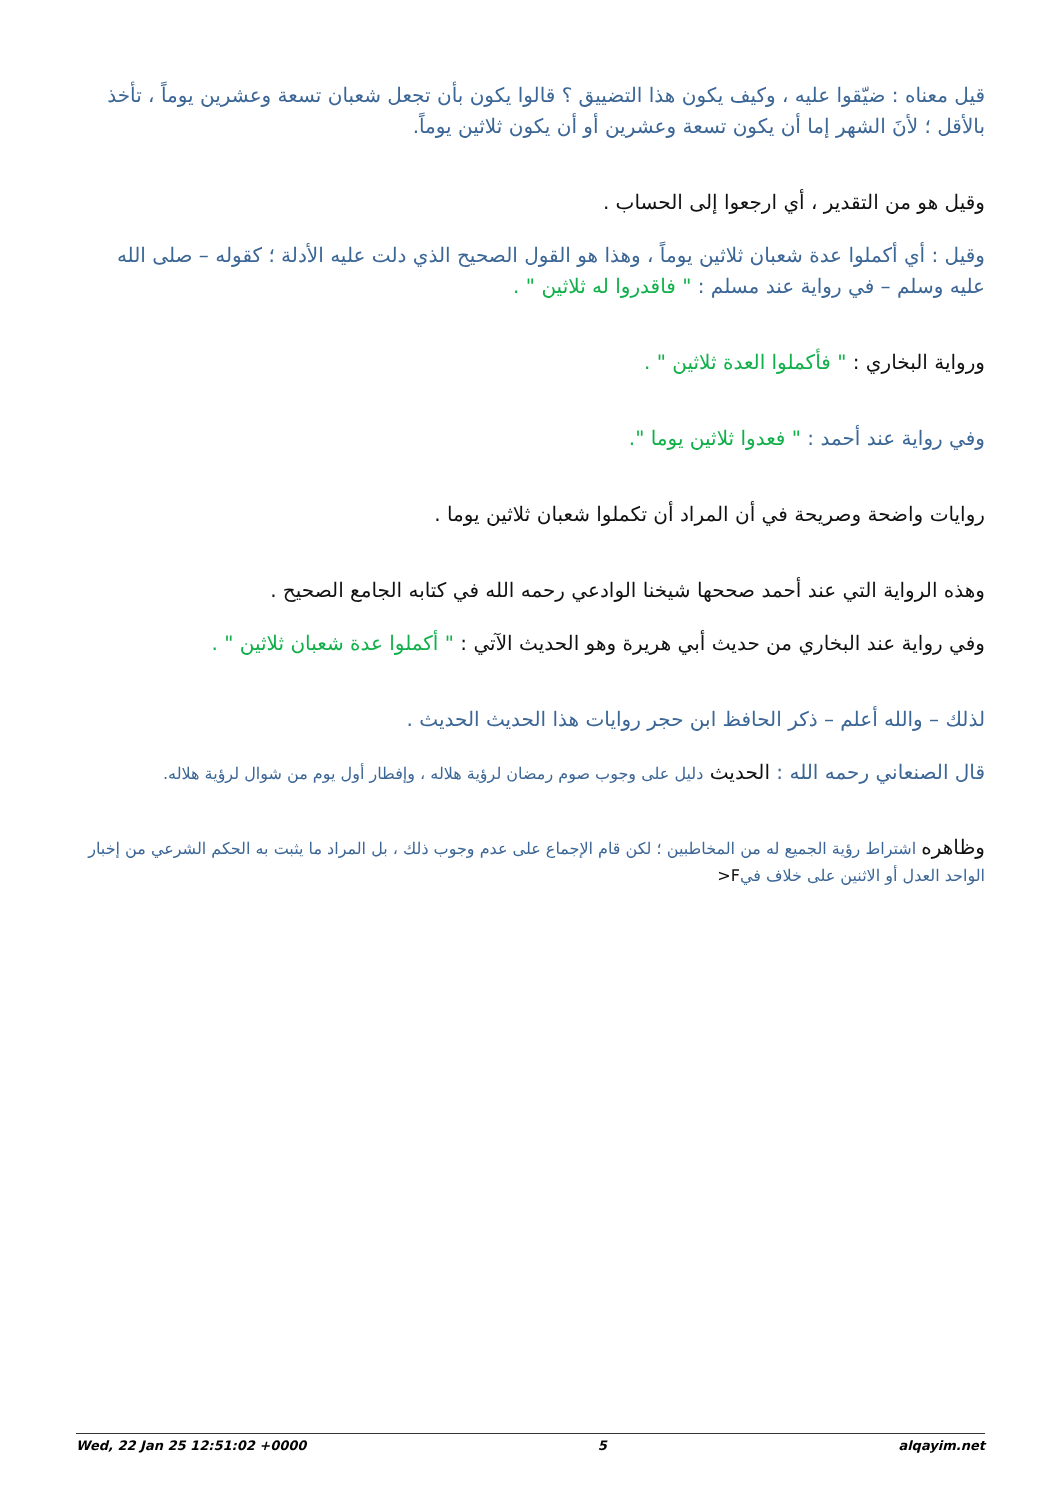قيل معناه : ضيّقوا عليه ، وكيف يكون هذا التضييق ؟ قالوا يكون بأن تجعل شعبان تسعة وعشرين يوماً ، تأخذ بالأقل ؛ لأنَ الشهر إما أن يكون تسعة وعشرين أو أن يكون ثلاثين يوماً.
وقيل هو من التقدير ، أي ارجعوا إلى الحساب .
وقيل : أي أكملوا عدة شعبان ثلاثين يوماً ، وهذا هو القول الصحيح الذي دلت عليه الأدلة ؛ كقوله – صلى الله عليه وسلم – في رواية عند مسلم : " فاقدروا له ثلاثين " .
ورواية البخاري : " فأكملوا العدة ثلاثين " .
وفي رواية عند أحمد : " فعدوا ثلاثين يوما ".
روايات واضحة وصريحة في أن المراد أن تكملوا شعبان ثلاثين يوما .
وهذه الرواية التي عند أحمد صححها شيخنا الوادعي رحمه الله في كتابه الجامع الصحيح .
وفي رواية عند البخاري من حديث أبي هريرة وهو الحديث الآتي : " أكملوا عدة شعبان ثلاثين " .
لذلك – والله أعلم – ذكر الحافظ ابن حجر روايات هذا الحديث الحديث .
قال الصنعاني رحمه الله : الحديث دليل على وجوب صوم رمضان لرؤية هلاله ، وإفطار أول يوم من شوال لرؤية هلاله.
وظاهره اشتراط رؤية الجميع له من المخاطبين ؛ لكن قام الإجماع على عدم وجوب ذلك ، بل المراد ما يثبت به الحكم الشرعي من إخبار الواحد العدل أو الاثنين على خلاف فيF<
Wed, 22 Jan 25 12:51:02 +0000 5 alqayim.net